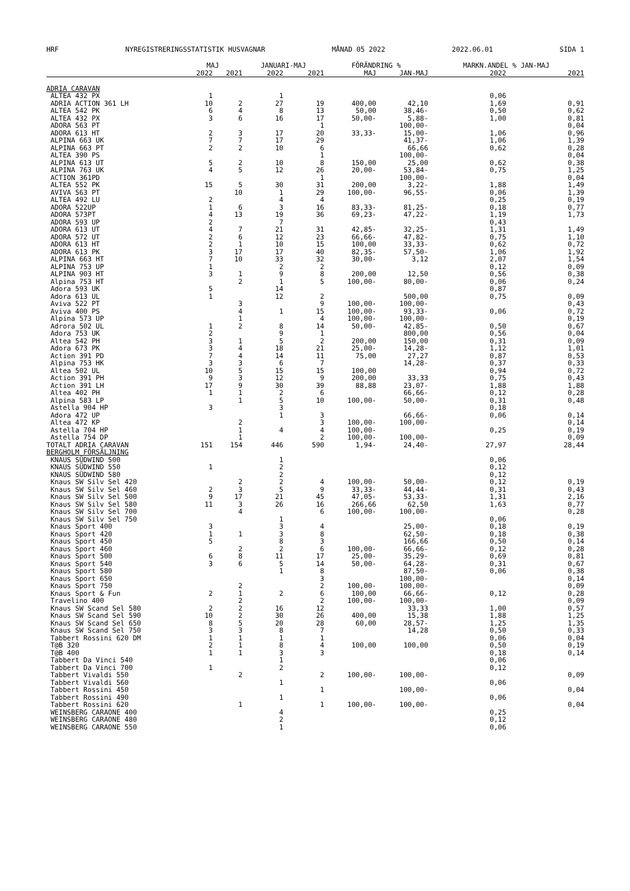HRF NYREGISTRERINGSSTATISTIK HUSVAGNAR MÅNAD 05 2022 2022.06.01 SIDA 1
| | MAJ | | JANUARI-MAJ | | FÖRÄNDRING % | | MARKN.ANDEL % JAN-MAJ | |
| --- | --- | --- | --- | --- | --- | --- | --- | --- |
| | 2022 | 2021 | 2022 | 2021 | MAJ | JAN-MAJ | 2022 | 2021 |
| ADRIA CARAVAN | | | | | | | | |
| ALTEA 432 PX | 1 | | 1 | | | | 0,06 | |
| ADRIA ACTION 361 LH | 10 | 2 | 27 | 19 | 400,00 | 42,10 | 1,69 | 0,91 |
| ALTEA 542 PK | 6 | 4 | 8 | 13 | 50,00 | 38,46- | 0,50 | 0,62 |
| ALTEA 432 PX | 3 | 6 | 16 | 17 | 50,00- | 5,88- | 1,00 | 0,81 |
| ADORA 563 PT | | | | 1 | | 100,00- | | 0,04 |
| ADORA 613 HT | 2 | 3 | 17 | 20 | 33,33- | 15,00- | 1,06 | 0,96 |
| ALPINA 663 UK | 7 | 7 | 17 | 29 | | 41,37- | 1,06 | 1,39 |
| ALPINA 663 PT | 2 | 2 | 10 | 6 | | 66,66 | 0,62 | 0,28 |
| ALTEA 390 PS | | | | 1 | | 100,00- | | 0,04 |
| ALPINA 613 UT | 5 | 2 | 10 | 8 | 150,00 | 25,00 | 0,62 | 0,38 |
| ALPINA 763 UK | 4 | 5 | 12 | 26 | 20,00- | 53,84- | 0,75 | 1,25 |
| ACTION 361PD | | | | 1 | | 100,00- | | 0,04 |
| ALTEA 552 PK | 15 | 5 | 30 | 31 | 200,00 | 3,22- | 1,88 | 1,49 |
| AVIVA 563 PT | | 10 | 1 | 29 | 100,00- | 96,55- | 0,06 | 1,39 |
| ALTEA 492 LU | 2 | | 4 | 4 | | | 0,25 | 0,19 |
| ADORA 522UP | 1 | 6 | 3 | 16 | 83,33- | 81,25- | 0,18 | 0,77 |
| ADORA 573PT | 4 | 13 | 19 | 36 | 69,23- | 47,22- | 1,19 | 1,73 |
| ADORA 593 UP | 2 | | 7 | | | | 0,43 | |
| ADORA 613 UT | 4 | 7 | 21 | 31 | 42,85- | 32,25- | 1,31 | 1,49 |
| ADORA 572 UT | 2 | 6 | 12 | 23 | 66,66- | 47,82- | 0,75 | 1,10 |
| ADORA 613 HT | 2 | 1 | 10 | 15 | 100,00 | 33,33- | 0,62 | 0,72 |
| ADORA 613 PK | 3 | 17 | 17 | 40 | 82,35- | 57,50- | 1,06 | 1,92 |
| ALPINA 663 HT | 7 | 10 | 33 | 32 | 30,00- | 3,12 | 2,07 | 1,54 |
| ALPINA 753 UP | 1 | | 2 | 2 | | | 0,12 | 0,09 |
| ALPINA 903 HT | 3 | 1 | 9 | 8 | 200,00 | 12,50 | 0,56 | 0,38 |
| Alpina 753 HT | | 2 | 1 | 5 | 100,00- | 80,00- | 0,06 | 0,24 |
| Adora 593 UK | 5 | | 14 | | | | 0,87 | |
| Adora 613 UL | 1 | | 12 | 2 | | 500,00 | 0,75 | 0,09 |
| Aviva 522 PT | | 3 | | 9 | 100,00- | 100,00- | | 0,43 |
| Aviva 400 PS | | 4 | 1 | 15 | 100,00- | 93,33- | 0,06 | 0,72 |
| Alpina 573 UP | | 1 | | 4 | 100,00- | 100,00- | | 0,19 |
| Adrora 502 UL | 1 | 2 | 8 | 14 | 50,00- | 42,85- | 0,50 | 0,67 |
| Adora 753 UK | 2 | | 9 | 1 | | 800,00 | 0,56 | 0,04 |
| Altea 542 PH | 3 | 1 | 5 | 2 | 200,00 | 150,00 | 0,31 | 0,09 |
| Adora 673 PK | 3 | 4 | 18 | 21 | 25,00- | 14,28- | 1,12 | 1,01 |
| Action 391 PD | 7 | 4 | 14 | 11 | 75,00 | 27,27 | 0,87 | 0,53 |
| Alpina 753 HK | 3 | 3 | 6 | 7 | | 14,28- | 0,37 | 0,33 |
| Altea 502 UL | 10 | 5 | 15 | 15 | 100,00 | | 0,94 | 0,72 |
| Action 391 PH | 9 | 3 | 12 | 9 | 200,00 | 33,33 | 0,75 | 0,43 |
| Action 391 LH | 17 | 9 | 30 | 39 | 88,88 | 23,07- | 1,88 | 1,88 |
| Altea 402 PH | 1 | 1 | 2 | 6 | | 66,66- | 0,12 | 0,28 |
| Alpina 583 LP | | 1 | 5 | 10 | 100,00- | 50,00- | 0,31 | 0,48 |
| Astella 904 HP | 3 | | 3 | | | | 0,18 | |
| Adora 472 UP | | | 1 | 3 | | 66,66- | 0,06 | 0,14 |
| Altea 472 KP | | 2 | | 3 | 100,00- | 100,00- | | 0,14 |
| Astella 704 HP | | 1 | 4 | 4 | 100,00- | | 0,25 | 0,19 |
| Astella 754 DP | | 1 | | 2 | 100,00- | 100,00- | | 0,09 |
| TOTALT ADRIA CARAVAN | 151 | 154 | 446 | 590 | 1,94- | 24,40- | 27,97 | 28,44 |
| BERGHOLM FÖRSÄLJNING | | | | | | | | |
| KNAUS SÜDWIND 500 | | | 1 | | | | 0,06 | |
| KNAUS SÜDWIND 550 | 1 | | 2 | | | | 0,12 | |
| KNAUS SÜDWIND 580 | | | 2 | | | | 0,12 | |
| Knaus SW Silv Sel 420 | | 2 | 2 | 4 | 100,00- | 50,00- | 0,12 | 0,19 |
| Knaus SW Silv Sel 460 | 2 | 3 | 5 | 9 | 33,33- | 44,44- | 0,31 | 0,43 |
| Knaus SW Silv Sel 500 | 9 | 17 | 21 | 45 | 47,05- | 53,33- | 1,31 | 2,16 |
| Knaus SW Silv Sel 580 | 11 | 3 | 26 | 16 | 266,66 | 62,50 | 1,63 | 0,77 |
| Knaus SW Silv Sel 700 | | 4 | | 6 | 100,00- | 100,00- | | 0,28 |
| Knaus SW Silv Sel 750 | | | 1 | | | | 0,06 | |
| Knaus Sport 400 | 3 | | 3 | 4 | | 25,00- | 0,18 | 0,19 |
| Knaus Sport 420 | 1 | 1 | 3 | 8 | | 62,50- | 0,18 | 0,38 |
| Knaus Sport 450 | 5 | | 8 | 3 | | 166,66 | 0,50 | 0,14 |
| Knaus Sport 460 | | 2 | 2 | 6 | 100,00- | 66,66- | 0,12 | 0,28 |
| Knaus Sport 500 | 6 | 8 | 11 | 17 | 25,00- | 35,29- | 0,69 | 0,81 |
| Knaus Sport 540 | 3 | 6 | 5 | 14 | 50,00- | 64,28- | 0,31 | 0,67 |
| Knaus Sport 580 | | | 1 | 8 | | 87,50- | 0,06 | 0,38 |
| Knaus Sport 650 | | | | 3 | | 100,00- | | 0,14 |
| Knaus Sport 750 | | 2 | | 2 | 100,00- | 100,00- | | 0,09 |
| Knaus Sport & Fun | 2 | 1 | 2 | 6 | 100,00 | 66,66- | 0,12 | 0,28 |
| Travelino 400 | | 2 | | 2 | 100,00- | 100,00- | | 0,09 |
| Knaus SW Scand Sel 580 | 2 | 2 | 16 | 12 | | 33,33 | 1,00 | 0,57 |
| Knaus SW Scand Sel 590 | 10 | 2 | 30 | 26 | 400,00 | 15,38 | 1,88 | 1,25 |
| Knaus SW Scand Sel 650 | 8 | 5 | 20 | 28 | 60,00 | 28,57- | 1,25 | 1,35 |
| Knaus SW Scand Sel 750 | 3 | 3 | 8 | 7 | | 14,28 | 0,50 | 0,33 |
| Tabbert Rossini 620 DM | 1 | 1 | 1 | 1 | | | 0,06 | 0,04 |
| T@B 320 | 2 | 1 | 8 | 4 | 100,00 | 100,00 | 0,50 | 0,19 |
| T@B 400 | 1 | 1 | 3 | 3 | | | 0,18 | 0,14 |
| Tabbert Da Vinci 540 | | | 1 | | | | 0,06 | |
| Tabbert Da Vinci 700 | 1 | | 2 | | | | 0,12 | |
| Tabbert Vivaldi 550 | | 2 | | 2 | 100,00- | 100,00- | | 0,09 |
| Tabbert Vivaldi 560 | | | 1 | | | | 0,06 | |
| Tabbert Rossini 450 | | | | 1 | | 100,00- | | 0,04 |
| Tabbert Rossini 490 | | | 1 | | | | 0,06 | |
| Tabbert Rossini 620 | | 1 | | 1 | 100,00- | 100,00- | | 0,04 |
| WEINSBERG CARAONE 400 | | | 4 | | | | 0,25 | |
| WEINSBERG CARAONE 480 | | | 2 | | | | 0,12 | |
| WEINSBERG CARAONE 550 | | | 1 | | | | 0,06 | |